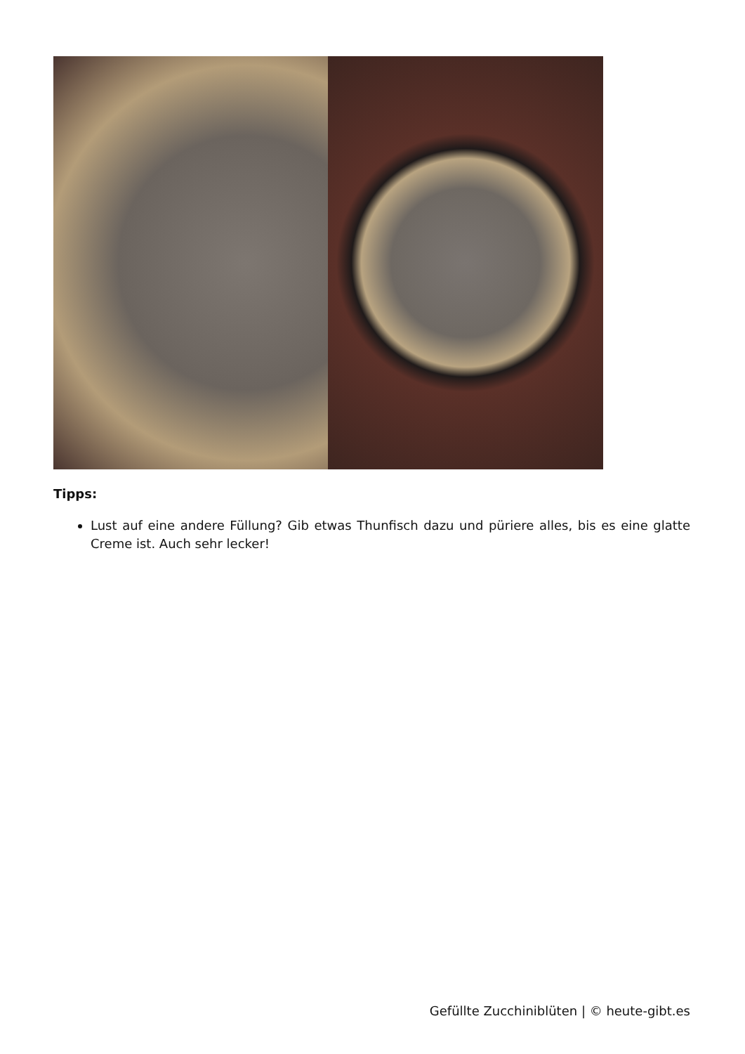Tipps:
Lust auf eine andere Füllung? Gib etwas Thunfisch dazu und püriere alles, bis es eine glatte Creme ist. Auch sehr lecker!
Gefüllte Zucchiniblüten | © heute-gibt.es